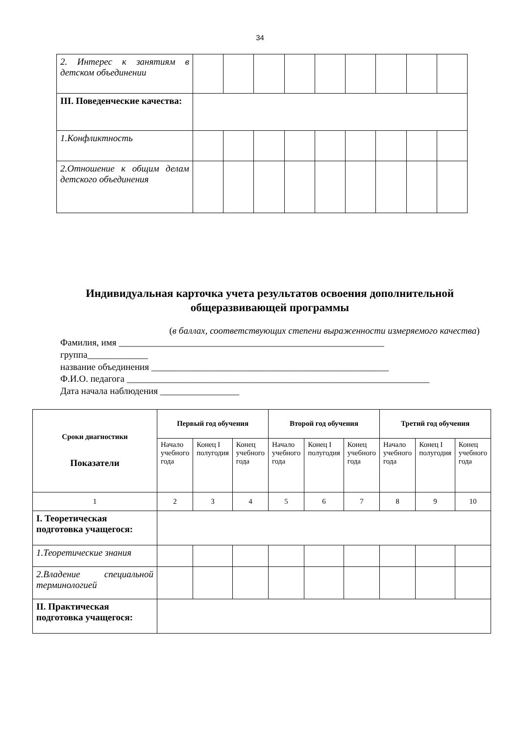34
| 2. Интерес к занятиям в детском объединении | | | | | | | | | |
| III. Поведенческие качества: | | | | | | | | | |
| 1.Конфликтность | | | | | | | | | |
| 2.Отношение к общим делам детского объединения | | | | | | | | | |
Индивидуальная карточка учета результатов освоения дополнительной общеразвивающей программы
(в баллах, соответствующих степени выраженности измеряемого качества)
Фамилия, имя _________________________________________________________
группа_____________
название объединения ___________________________________________________
Ф.И.О. педагога _________________________________________________________________
Дата начала наблюдения _________________
| Сроки диагностики Показатели | Первый год обучения | | | Второй год обучения | | | Третий год обучения | | |
| | Начало учебного года | Конец I полугодия | Конец учебного года | Начало учебного года | Конец I полугодия | Конец учебного года | Начало учебного года | Конец I полугодия | Конец учебного года |
| 1 | 2 | 3 | 4 | 5 | 6 | 7 | 8 | 9 | 10 |
| I. Теоретическая подготовка учащегося: | | | | | | | | | |
| 1.Теоретические знания | | | | | | | | | |
| 2.Владение специальной терминологией | | | | | | | | | |
| II. Практическая подготовка учащегося: | | | | | | | | | |